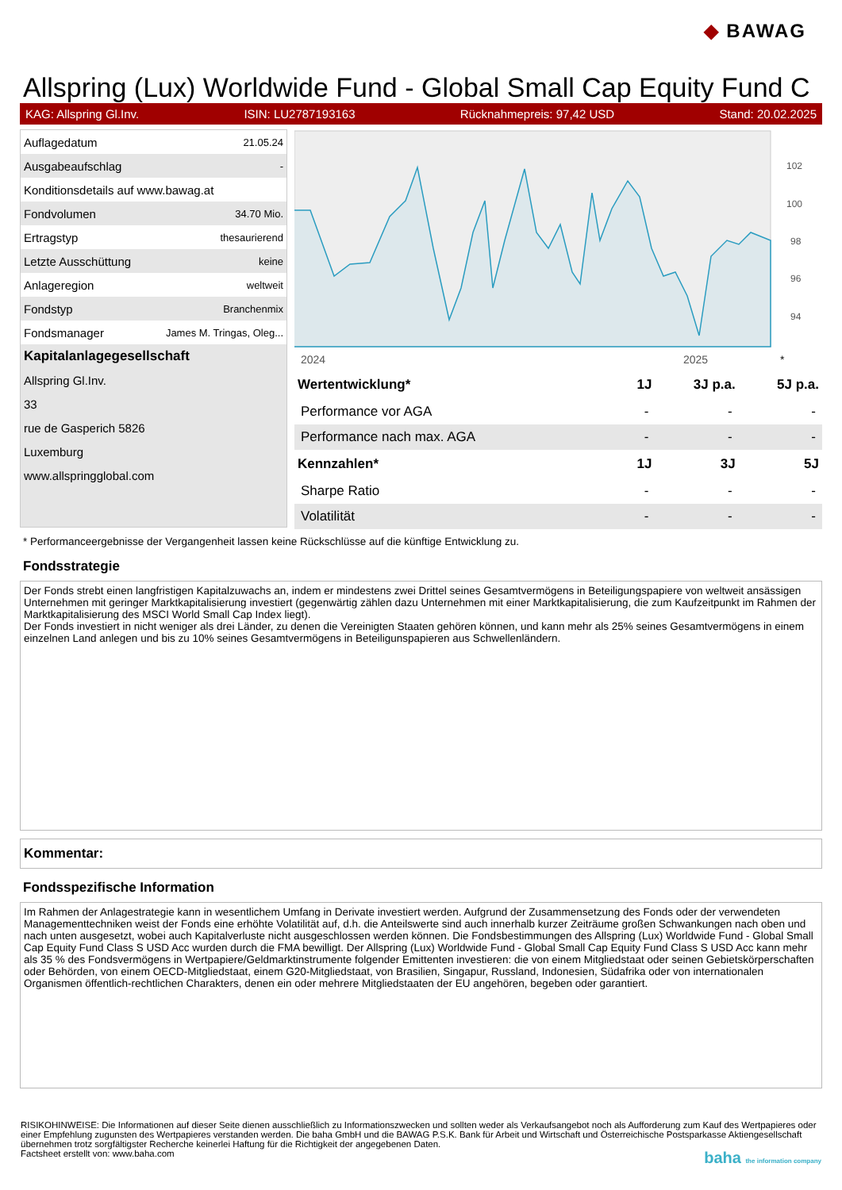◆ BAWAG
Allspring (Lux) Worldwide Fund - Global Small Cap Equity Fund C
KAG: Allspring Gl.Inv. ISIN: LU2787193163 Rücknahmepreis: 97,42 USD Stand: 20.02.2025
| Auflagedatum | 21.05.24 |
| Ausgabeaufschlag | - |
| Konditionsdetails auf www.bawag.at | |
| Fondvolumen | 34.70 Mio. |
| Ertragstyp | thesaurierend |
| Letzte Ausschüttung | keine |
| Anlageregion | weltweit |
| Fondstyp | Branchenmix |
| Fondsmanager | James M. Tringas, Oleg... |
| Kapitalanlagegesellschaft | |
| Allspring Gl.Inv. | |
| 33 | |
| rue de Gasperich 5826 | |
| Luxemburg | |
| www.allspringglobal.com | |
102
100
98
96
94
2024
2025
*
| Wertentwicklung* | 1J | 3J p.a. | 5J p.a. |
| --- | --- | --- | --- |
| Performance vor AGA | - | - | - |
| Performance nach max. AGA | - | - | - |
| Kennzahlen* | 1J | 3J | 5J |
| Sharpe Ratio | - | - | - |
| Volatilität | - | - | - |
* Performanceergebnisse der Vergangenheit lassen keine Rückschlüsse auf die künftige Entwicklung zu.
Fondsstrategie
Der Fonds strebt einen langfristigen Kapitalzuwachs an, indem er mindestens zwei Drittel seines Gesamtvermögens in Beteiligungspapiere von weltweit ansässigen Unternehmen mit geringer Marktkapitalisierung investiert (gegenwärtig zählen dazu Unternehmen mit einer Marktkapitalisierung, die zum Kaufzeitpunkt im Rahmen der Marktkapitalisierung des MSCI World Small Cap Index liegt).
Der Fonds investiert in nicht weniger als drei Länder, zu denen die Vereinigten Staaten gehören können, und kann mehr als 25% seines Gesamtvermögens in einem einzelnen Land anlegen und bis zu 10% seines Gesamtvermögens in Beteiligunspapieren aus Schwellenländern.
Kommentar:
Fondsspezifische Information
Im Rahmen der Anlagestrategie kann in wesentlichem Umfang in Derivate investiert werden. Aufgrund der Zusammensetzung des Fonds oder der verwendeten Managementtechniken weist der Fonds eine erhöhte Volatilität auf, d.h. die Anteilswerte sind auch innerhalb kurzer Zeiträume großen Schwankungen nach oben und nach unten ausgesetzt, wobei auch Kapitalverluste nicht ausgeschlossen werden können. Die Fondsbestimmungen des Allspring (Lux) Worldwide Fund - Global Small Cap Equity Fund Class S USD Acc wurden durch die FMA bewilligt. Der Allspring (Lux) Worldwide Fund - Global Small Cap Equity Fund Class S USD Acc kann mehr als 35 % des Fondsvermögens in Wertpapiere/Geldmarktinstrumente folgender Emittenten investieren: die von einem Mitgliedstaat oder seinen Gebietskörperschaften oder Behörden, von einem OECD-Mitgliedstaat, einem G20-Mitgliedstaat, von Brasilien, Singapur, Russland, Indonesien, Südafrika oder von internationalen Organismen öffentlich-rechtlichen Charakters, denen ein oder mehrere Mitgliedstaaten der EU angehören, begeben oder garantiert.
RISIKOHINWEISE: Die Informationen auf dieser Seite dienen ausschließlich zu Informationszwecken und sollten weder als Verkaufsangebot noch als Aufforderung zum Kauf des Wertpapieres oder einer Empfehlung zugunsten des Wertpapieres verstanden werden. Die baha GmbH und die BAWAG P.S.K. Bank für Arbeit und Wirtschaft und Österreichische Postsparkasse Aktiengesellschaft übernehmen trotz sorgfältigster Recherche keinerlei Haftung für die Richtigkeit der angegebenen Daten.
Factsheet erstellt von: www.baha.com baha the information company